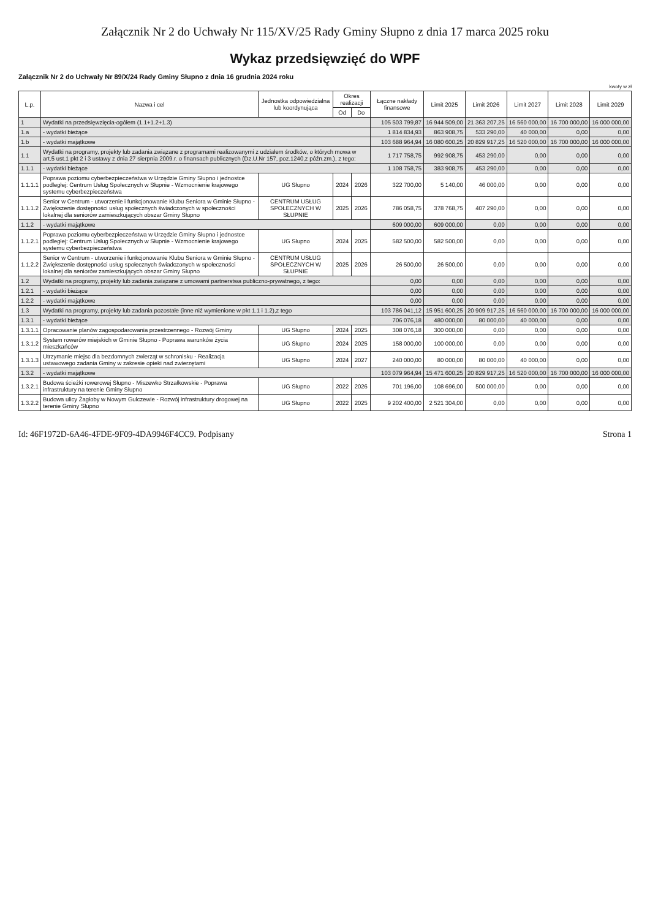Załącznik Nr 2 do Uchwały Nr 115/XV/25 Rady Gminy Słupno z dnia 17 marca 2025 roku
Wykaz przedsięwzięć do WPF
Załącznik Nr 2 do Uchwały Nr 89/X/24 Rady Gminy Słupno z dnia 16 grudnia 2024 roku
kwoty w zł
| L.p. | Nazwa i cel | Jednostka odpowiedzialna lub koordynująca | Okres realizacji | | Łączne nakłady finansowe | Limit 2025 | Limit 2026 | Limit 2027 | Limit 2028 | Limit 2029 |
| --- | --- | --- | --- | --- | --- | --- | --- | --- | --- | --- |
| | | | Od | Do | | | | | | |
| 1 | Wydatki na przedsięwzięcia-ogółem (1.1+1.2+1.3) | | | | 105 503 799,87 | 16 944 509,00 | 21 363 207,25 | 16 560 000,00 | 16 700 000,00 | 16 000 000,00 |
| 1.a | - wydatki bieżące | | | | 1 814 834,93 | 863 908,75 | 533 290,00 | 40 000,00 | 0,00 | 0,00 |
| 1.b | - wydatki majątkowe | | | | 103 688 964,94 | 16 080 600,25 | 20 829 917,25 | 16 520 000,00 | 16 700 000,00 | 16 000 000,00 |
| 1.1 | Wydatki na programy, projekty lub zadania związane z programami realizowanymi z udziałem środków, o których mowa w art.5 ust.1 pkt 2 i 3 ustawy z dnia 27 sierpnia 2009.r. o finansach publicznych (Dz.U.Nr 157, poz.1240,z późn.zm.), z tego: | | | | 1 717 758,75 | 992 908,75 | 453 290,00 | 0,00 | 0,00 | 0,00 |
| 1.1.1 | - wydatki bieżące | | | | 1 108 758,75 | 383 908,75 | 453 290,00 | 0,00 | 0,00 | 0,00 |
| 1.1.1.1 | Poprawa poziomu cyberbezpieczeństwa w Urzędzie Gminy Słupno i jednostce podległej: Centrum Usług Społecznych w Słupnie - Wzmocnienie krajowego systemu cyberbezpieczeństwa | UG Słupno | 2024 | 2026 | 322 700,00 | 5 140,00 | 46 000,00 | 0,00 | 0,00 | 0,00 |
| 1.1.1.2 | Senior w Centrum - utworzenie i funkcjonowanie Klubu Seniora w Gminie Słupno - Zwiększenie dostępności usług społecznych świadczonych w społeczności lokalnej dla seniorów zamieszkujących obszar Gminy Słupno | CENTRUM USŁUG SPOŁECZNYCH W SŁUPNIE | 2025 | 2026 | 786 058,75 | 378 768,75 | 407 290,00 | 0,00 | 0,00 | 0,00 |
| 1.1.2 | - wydatki majątkowe | | | | 609 000,00 | 609 000,00 | 0,00 | 0,00 | 0,00 | 0,00 |
| 1.1.2.1 | Poprawa poziomu cyberbezpieczeństwa w Urzędzie Gminy Słupno i jednostce podległej: Centrum Usług Społecznych w Słupnie - Wzmocnienie krajowego systemu cyberbezpieczeństwa | UG Słupno | 2024 | 2025 | 582 500,00 | 582 500,00 | 0,00 | 0,00 | 0,00 | 0,00 |
| 1.1.2.2 | Senior w Centrum - utworzenie i funkcjonowanie Klubu Seniora w Gminie Słupno - Zwiększenie dostępności usług społecznych świadczonych w społeczności lokalnej dla seniorów zamieszkujących obszar Gminy Słupno | CENTRUM USŁUG SPOŁECZNYCH W SŁUPNIE | 2025 | 2026 | 26 500,00 | 26 500,00 | 0,00 | 0,00 | 0,00 | 0,00 |
| 1.2 | Wydatki na programy, projekty lub zadania związane z umowami partnerstwa publiczno-prywatnego, z tego: | | | | 0,00 | 0,00 | 0,00 | 0,00 | 0,00 | 0,00 |
| 1.2.1 | - wydatki bieżące | | | | 0,00 | 0,00 | 0,00 | 0,00 | 0,00 | 0,00 |
| 1.2.2 | - wydatki majątkowe | | | | 0,00 | 0,00 | 0,00 | 0,00 | 0,00 | 0,00 |
| 1.3 | Wydatki na programy, projekty lub zadania pozostałe (inne niż wymienione w pkt 1.1 i 1.2),z tego | | | | 103 786 041,12 | 15 951 600,25 | 20 909 917,25 | 16 560 000,00 | 16 700 000,00 | 16 000 000,00 |
| 1.3.1 | - wydatki bieżące | | | | 706 076,18 | 480 000,00 | 80 000,00 | 40 000,00 | 0,00 | 0,00 |
| 1.3.1.1 | Opracowanie planów zagospodarowania przestrzennego - Rozwój Gminy | UG Słupno | 2024 | 2025 | 308 076,18 | 300 000,00 | 0,00 | 0,00 | 0,00 | 0,00 |
| 1.3.1.2 | System rowerów miejskich w Gminie Słupno - Poprawa warunków życia mieszkańców | UG Słupno | 2024 | 2025 | 158 000,00 | 100 000,00 | 0,00 | 0,00 | 0,00 | 0,00 |
| 1.3.1.3 | Utrzymanie miejsc dla bezdomnych zwierząt w schronisku - Realizacja ustawowego zadania Gminy w zakresie opieki nad zwierzętami | UG Słupno | 2024 | 2027 | 240 000,00 | 80 000,00 | 80 000,00 | 40 000,00 | 0,00 | 0,00 |
| 1.3.2 | - wydatki majątkowe | | | | 103 079 964,94 | 15 471 600,25 | 20 829 917,25 | 16 520 000,00 | 16 700 000,00 | 16 000 000,00 |
| 1.3.2.1 | Budowa ścieżki rowerowej Słupno - Miszewko Strzałkowskie - Poprawa infrastruktury na terenie Gminy Słupno | UG Słupno | 2022 | 2026 | 701 196,00 | 108 696,00 | 500 000,00 | 0,00 | 0,00 | 0,00 |
| 1.3.2.2 | Budowa ulicy Żagłoby w Nowym Gulczewie - Rozwój infrastruktury drogowej na terenie Gminy Słupno | UG Słupno | 2022 | 2025 | 9 202 400,00 | 2 521 304,00 | 0,00 | 0,00 | 0,00 | 0,00 |
Id: 46F1972D-6A46-4FDE-9F09-4DA9946F4CC9. Podpisany Strona 1